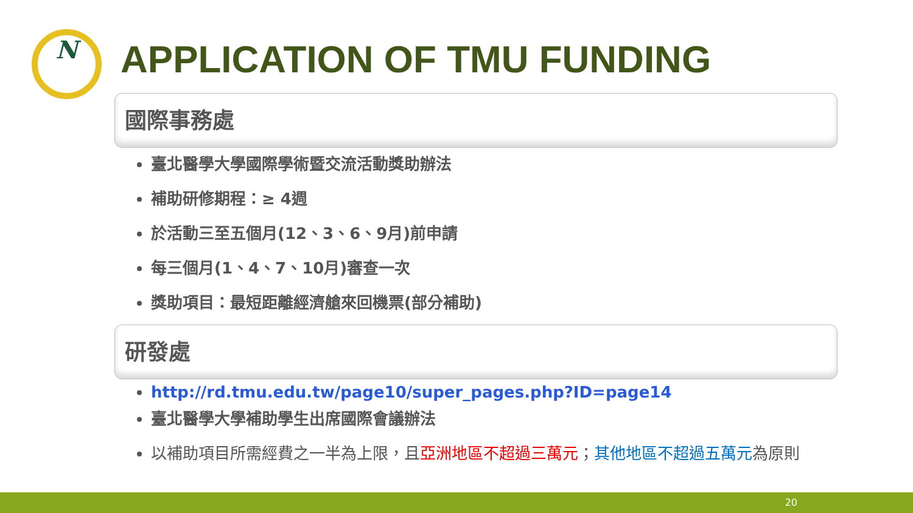N APPLICATION OF TMU FUNDING
國際事務處
臺北醫學大學國際學術暨交流活動獎助辦法
補助研修期程：≥ 4週
於活動三至五個月(12、3、6、9月)前申請
每三個月(1、4、7、10月)審查一次
獎助項目：最短距離經濟艙來回機票(部分補助)
研發處
http://rd.tmu.edu.tw/page10/super_pages.php?ID=page14
臺北醫學大學補助學生出席國際會議辦法
以補助項目所需經費之一半為上限，且亞洲地區不超過三萬元；其他地區不超過五萬元為原則
20